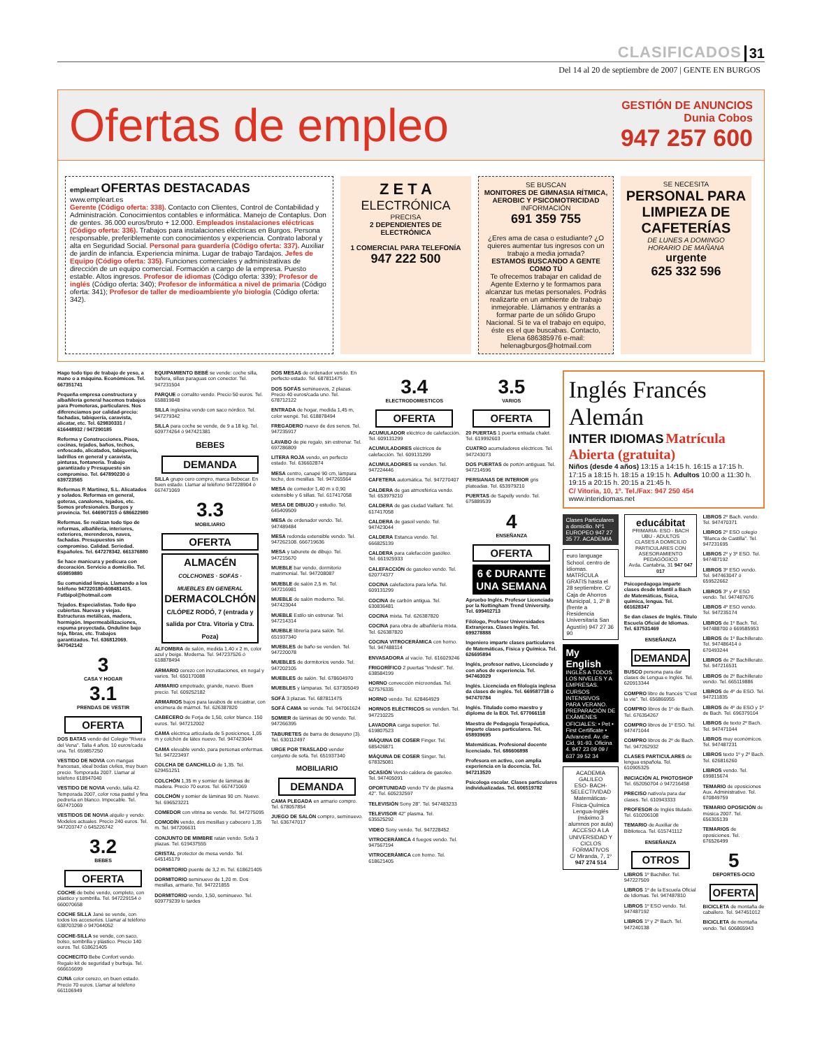CLASIFICADOS 31
Del 14 al 20 de septiembre de 2007 | GENTE EN BURGOS
Ofertas de empleo
GESTIÓN DE ANUNCIOS
Dunia Cobos
947 257 600
empleart OFERTAS DESTACADAS
www.empleart.es
Gerente (Código oferta: 338). Contacto con Clientes, Control de Contabilidad y Administración. Conocimientos contables e informática. Manejo de Contaplus. Don de gentes. 36.000 euros/bruto + 12.000. Empleados instalaciones eléctricas (Código oferta: 336). Trabajos para instalaciones eléctricas en Burgos. Persona responsable, preferiblemente con conocimientos y experiencia. Contrato laboral y alta en Seguridad Social. Personal para guardería (Código oferta: 337). Auxiliar de jardín de infancia. Experiencia mínima. Lugar de trabajo Tardajos. Jefes de Equipo (Código oferta: 335). Funciones comerciales y administrativas de dirección de un equipo comercial. Formación a cargo de la empresa. Puesto estable. Altos ingresos. Profesor de idiomas (Código oferta: 339); Profesor de inglés (Código oferta: 340); Profesor de informática a nivel de primaria (Código oferta: 341); Profesor de taller de medioambiente y/o biología (Código oferta: 342).
Z E T A
ELECTRÓNICA
PRECISA
2 DEPENDIENTES DE ELECTRÓNICA
1 COMERCIAL PARA TELEFONÍA
947 222 500
SE BUSCAN
MONITORES DE GIMNASIA RÍTMICA, AEROBIC Y PSICOMOTRICIDAD
INFORMACIÓN
691 359 755
¿Eres ama de casa o estudiante? ¿O quieres aumentar tus ingresos con un trabajo a media jornada?
ESTAMOS BUSCANDO A GENTE COMO TÚ
Te ofrecemos trabajar en calidad de Agente Externo y te formamos para alcanzar tus metas personales. Podrás realizarte en un ambiente de trabajo inmejorable. Llámanos y entrarás a formar parte de un sólido Grupo Nacional. Si te va el trabajo en equipo, éste es el que buscabas. Contacto, Elena 686385976 e-mail: helenagburgos@hotmail.com
SE NECESITA
PERSONAL PARA LIMPIEZA DE CAFETERÍAS
DE LUNES A DOMINGO
HORARIO DE MAÑANA
urgente
625 332 596
Hago todo tipo de trabajo de yeso, a mano o a máquina. Económicos. Tel. 667351741
Pequeña empresa constructora y albañilería general hacemos trabajos para Promotoras, particulares. Nos diferenciamos por calidad-precio: fachadas, tabiquería, caravista, alicatar, etc. Tel. 629830331 / 616448932 / 947290185
Reforma y Construcciones. Pisos, cocinas, tejados, baños, techos, enfoscado, alicatados, tabiquería, ladrillos en general y caravista, pinturas, fontanería. Trabajo garantizado y Presupuesto sin compromiso. Tel. 647890230 ó 639723565
Reformas P. Martínez, S.L. Alicatados y solados. Reformas en general, goteras, canalones, tejados, etc. Somos profesionales. Burgos y provincia. Tel. 646907315 ó 686622980
Reformas. Se realizan todo tipo de reformas, albañilería, interiores, exteriores, merenderos, naves, fachadas. Presupuestos sin compromiso. Calidad. Seriedad. Españoles. Tel. 647278342. 661376880
Se hace manicura y pedicura con decoración. Servicio a domicilio. Tel. 659859880
Su comunidad limpia. Llamando a los teléfono 947220180-608481415. Futbipol@hotmail.com
Tejados. Especialistas. Todo tipo cubiertas. Nuevas y viejas. Estructuras metálicas, madera, hormigón. Impermeabilizaciones, espuma proyectada. Onduline bajo teja, fibras, etc. Trabajos garantizados. Tel. 636812069. 947042142
3
CASA Y HOGAR
3.1
PRENDAS DE VESTIR
OFERTA
DOS BATAS vendo del Colegio "Rivera del Vena". Talla 4 años. 10 euros/cada una. Tel. 659857250
VESTIDO DE NOVIA con mangas francesas, ideal bodas civiles, muy buen precio. Temporada 2007. Llamar al teléfono 618947040
VESTIDO DE NOVIA vendo, talla 42. Temporada 2007, color rosa pastel y fina pedrería en blanco. Impecable. Tel. 667471069
VESTIDOS DE NOVIA alquilo y vendo. Modelos actuales. Precio 240 euros. Tel. 947203747 ó 645226742
3.2
BEBES
OFERTA
COCHE de bebé vendo, completo, con plástico y sombrilla. Tel. 947229154 ó 660070658
COCHE SILLA Jané se vende, con todos los accesorios. Llamar al teléfono 638703298 ó 947044052
COCHE-SILLA se vende, con saco, bolso, sombrilla y plástico. Precio 140 euros. Tel. 618621405
COCHECITO Bebe Confort vendo. Regalo kit de seguridad y burbuja. Tel. 666616699
CUNA color cerezo, en buen estado. Precio 70 euros. Llamar al teléfono 661106949
EQUIPAMIENTO BEBÉ se vende: coche silla, bañera, sillas paraguas con conector. Tel. 947231504
PARQUE o corralito vendo. Precio 50 euros. Tel. 658819848
SILLA inglesina vendo con saco nórdico. Tel. 947279342
SILLA para coche se vende, de 9 a 18 kg. Tel. 609774264 ó 947421381
BEBES
DEMANDA
SILLA grupo cero compro, marca Bebecar. En buen estado. Llamar al teléfono 947228904 ó 667471069
3.3
MOBILIARIO
OFERTA
ALMACÉN
COLCHONES · SOFÁS · MUEBLES EN GENERAL
DERMACOLCHÓN
C/LÓPEZ RODÓ, 7 (entrada y salida por Ctra. Vitoria y Ctra. Poza)
ALFOMBRA de salón, medida 1,40 x 2 m, color azul y beige. Moderna. Tel. 947237526 ó 618878494
ARMARIO cerezo con incrustaciones, en nogal y varios. Tel. 650170088
ARMARIO empotrado, grande, nuevo. Buen precio. Tel. 609252182
ARMARIOS bajos para lavabos de encastrar, con encimera de mármol. Tel. 626387820
CABECERO de Forja de 1,50, color blanco. 150 euros. Tel. 947212002
CAMA eléctrica articulada de 5 posiciones, 1,05 m y colchón de látex nuevo. Tel. 947423044
CAMA elevable vendo, para personas enfermas. Tel. 947223497
COLCHA DE GANCHILLO de 1,35. Tel. 629451251
COLCHÓN 1,35 m y somier de láminas de madera. Precio 70 euros. Tel. 667471069
COLCHÓN y somier de láminas 90 cm. Nuevo. Tel. 696523221
COMEDOR con vitrina se vende. Tel. 947275095
COMODÍN vendo, dos mesillas y cabecero 1,35 m. Tel. 947206631
CONJUNTO DE MIMBRE ratán vendo. Sofá 3 plazas. Tel. 619437555
CRISTAL protector de mesa vendo. Tel. 645145179
DORMITORIO puente de 3,2 m. Tel. 618621405
DORMITORIO seminuevo de 1,20 m. Dos mesillas, armario. Tel. 947221855
DORMITORIO vendo, 1,50, seminuevo. Tel. 609779239 lo tardes
DOS MESAS de ordenador vendo. En perfecto estado. Tel. 687811475
DOS SOFÁS seminuevos, 2 plazas. Precio 40 euros/cada uno. Tel. 678712122
ENTRADA de hogar, medida 1,45 m, color wengé. Tel. 618878494
FREGADERO nuevo de dos senos. Tel. 947235917
LAVABO de pie regalo, sin estrenar. Tel. 697286809
LITERA ROJA vendo, en perfecto estado. Tel. 636602874
MESA centro, canapé 90 cm, lámpara techo, dos mesillas. Tel. 947265564
MESA de comedor 1,40 m x 0,90 extensible y 6 sillas. Tel. 617417058
MESA DE DIBUJO y estudio. Tel. 645409509
MESA de ordenador vendo. Tel. 947489484
MESA redonda extensible vendo. Tel. 947262108. 666719636
MESA y taburete de dibujo. Tel. 947215670
MUEBLE bar vendo, dormitorio matrimonial. Tel. 947208087
MUEBLE de salón 2,5 m. Tel. 947216981
MUEBLE de salón moderno. Tel. 947423044
MUEBLE Estilo sin estrenar. Tel. 947214314
MUEBLE librería para salón. Tel. 651937340
MUEBLES de baño se venden. Tel. 947220078
MUEBLES de dormitorios vendo. Tel. 947202105
MUEBLES de salón. Tel. 678604970
MUEBLES y lámparas. Tel. 637305049
SOFÁ 3 plazas. Tel. 687811475
SOFÁ CAMA se vende. Tel. 947061624
SOMIER de láminas de 90 vendo. Tel. 947266395
TABURETES de barra de desayuno (3). Tel. 630112497
URGE POR TRASLADO vender conjunto de sofá. Tel. 651937340
MOBILIARIO
DEMANDA
CAMA PLEGADA en armario compro. Tel. 678057854
JUEGO DE SALÓN compro, seminuevo. Tel. 636747017
3.4
ELECTRODOMESTICOS
OFERTA
ACUMULADOR eléctrico de calefacción. Tel. 609131299
ACUMULADORES eléctricos de calefacción. Tel. 609131299
ACUMULADORES se venden. Tel. 947224446
CAFETERA automática. Tel. 947270407
CALDERA de gas atmosférica vendo. Tel. 653979210
CALDERA de gas ciudad Vaillant. Tel. 617417058
CALDERA de gasoil vendo. Tel. 947423044
CALDERA Estanca vendo. Tel. 666825139
CALDERA para calefacción gasóleo. Tel. 661925933
CALEFACCIÓN de gasoleo vendo. Tel. 620774377
COCINA calefactora para leña. Tel. 609131299
COCINA de carbón antigua. Tel. 630836481
COCINA mixta. Tel. 626387820
COCINA para obra de albañilería mixta. Tel. 626387820
COCINA VITROCERÁMICA con horno. Tel. 947488114
ENVASADORA al vacío. Tel. 616029246
FRIGORÍFICO 2 puertas "Indesit". Tel. 638584199
HORNO convección microondas. Tel. 627576335
HORNO vendo. Tel. 628464929
HORNOS ELÉCTRICOS se venden. Tel. 947210225
LAVADORA carga superior. Tel. 619807523
MÁQUINA DE COSER Finger. Tel. 685426871
MÁQUINA DE COSER Singer. Tel. 678325081
OCASIÓN Vendo caldera de gasoleo. Tel. 947405091
OPORTUNIDAD vendo TV de plasma 42". Tel. 605232597
TELEVISIÓN Sony 28". Tel. 947483233
TELEVISOR 42" plasma. Tel. 635525292
VIDEO Sony vendo. Tel. 947228452
VITROCERÁMICA 4 fuegos vendo. Tel. 947567194
VITROCERÁMICA con horno. Tel. 618621405
3.5
VARIOS
OFERTA
20 PUERTAS 1 puerta entrada chalet. Tel. 619992603
CUATRO acumuladores eléctricos. Tel. 947243073
DOS PUERTAS de portón antiguas. Tel. 947214596
PERSIANAS DE INTERIOR gris plateadas. Tel. 653979210
PUERTAS de Sapelly vendo. Tel. 675889539
4
ENSEÑANZA
OFERTA
6 € DURANTE UNA SEMANA
Apruebo Inglés. Profesor Licenciado por la Nottingham Trend University. Tel. 699402713
Filólogo, Profesor Universidades Extranjeras. Clases Inglés. Tel. 699278888
Ingeniero imparte clases particulares de Matemáticas, Física y Química. Tel. 626695894
Inglés, profesor nativo, Licenciado y con años de experiencia. Tel. 947463029
Inglés. Licenciada en filología inglesa da clases de inglés. Tel. 669587738 ó 947470784
Inglés. Titulado como maestro y diploma de la EOI. Tel. 677066118
Maestra de Pedagogía Terapéutica, imparte clases particulares. Tel. 658939695
Matemáticas. Profesional docente licenciado. Tel. 686606898
Profesora en activo, con amplia experiencia en la docencia. Tel. 947213520
Psicologa escolar. Clases particulares individualizadas. Tel. 606519782
Inglés Francés Alemán
INTER IDIOMAS Matrícula Abierta (gratuita)
Niños (desde 4 años) 13:15 a 14:15 h. 16:15 a 17:15 h. 17:15 a 18:15 h. 18:15 a 19:15 h. Adultos 10:00 a 11:30 h. 19:15 a 20:15 h. 20:15 a 21:45 h.
C/ Vitoria, 10, 1º. Tel./Fax: 947 250 454 www.interidiomas.net
Clases Particulares a domicilio. Nº1 EUROPEO 947 27 35 77. ACADEMIA
euro language School. centro de idiomas. MATRÍCULA GRATIS hasta el 28 septiembre. C/ Caja de Ahorros Municipal, 1, 2º B (frente a Residencia Universitaria San Agustín) 947 27 36 90
My English
INGLÉS A TODOS LOS NIVELES Y A EMPRESAS. CURSOS INTENSIVOS PARA VERANO. PREPARACIÓN DE EXÁMENES OFICIALES: • Pet • First Certificate • Advanced. Av. de Cid, 91-93. Oficina 4. 947 23 09 09 / 637 39 52 34
ACADEMIA GALILEO
ESO- BACH- SELECTIVIDAD
Matemáticas-Física-Química Lengua-Inglés (máximo 3 alumnos por aula)
ACCESO A LA UNIVERSIDAD Y CICLOS FORMATIVOS
C/ Miranda, 7, 1º 947 274 514
educábitat
PRIMARIA- ESO - BACH UBU - ADULTOS
CLASES A DOMICILIO PARTICULARES CON ASESORAMIENTO PEDAGÓGICO
Avda. Cantabria, 31 947 047 017
Psicopedagoga imparte clases desde Infantil a Bach de Matemáticas, física, química, lengua. Tel. 661628347
Se dan clases de Inglés. Título Escuela Oficial de Idiomas. Tel. 637531469
ENSEÑANZA
DEMANDA
BUSCO persona para dar clases de Lengua e Inglés. Tel. 620913344
COMPRO libro de francés "C'est la vie". Tel. 656866955
COMPRO libros de 1º de Bach. Tel. 676354267
COMPRO libros de 1º ESO. Tel. 947471044
COMPRO libros de 2º de Bach. Tel. 947262932
CLASES PARTICULARES de lengua española. Tel. 610905325
INICIACIÓN AL PHOTOSHOP Tel. 652050704 ó 947216458
PRECISO nativo/a para dar clases. Tel. 610943333
PROFESOR de Inglés titulado. Tel. 610206108
TEMARIO de Auxiliar de Biblioteca. Tel. 615741112
ENSEÑANZA
OTROS
LIBROS 1º Bachiller. Tel. 947227509
LIBROS 1º de la Escuela Oficial de Idiomas. Tel. 947487810
LIBROS 1º ESO vendo. Tel. 947487192
LIBROS 1º y 2º Bach. Tel. 947240138
LIBROS 2º Bach. vendo. Tel. 947470371
LIBROS 2º ESO colegio "Blanca de Castilla". Tel. 947231695
LIBROS 2º y 3º ESO. Tel. 947487192
LIBROS 3º ESO vendo. Tel. 947463047 ó 659522662
LIBROS 3º y 4º ESO vendo. Tel. 947487676
LIBROS 4º ESO vendo. Tel. 947235174
LIBROS de 1º Bach. Tel. 947488700 ó 669585953
LIBROS de 1º Bachillerato. Tel. 947486414 ó 670493244
LIBROS de 2º Bachillerato. Tel. 947216531
LIBROS de 2º Bachillerato vendo. Tel. 665119886
LIBROS de 4º de ESO. Tel. 947211835
LIBROS de 4º de ESO y 1º de Bach. Tel. 696379104
LIBROS de texto 2º Bach. Tel. 947471044
LIBROS muy económicos. Tel. 947487231
LIBROS texto 1º y 2º Bach. Tel. 626816260
LIBROS vendo. Tel. 699815674
TEMARIO de oposiciones Aux. Administrativo. Tel. 670849759
TEMARIO OPOSICIÓN de música 2007. Tel. 656305139
TEMARIOS de oposiciones. Tel. 676526499
5
DEPORTES-OCIO
OFERTA
BICICLETA de montaña de caballero. Tel. 947451012
BICICLETA de montaña vendo. Tel. 606865943